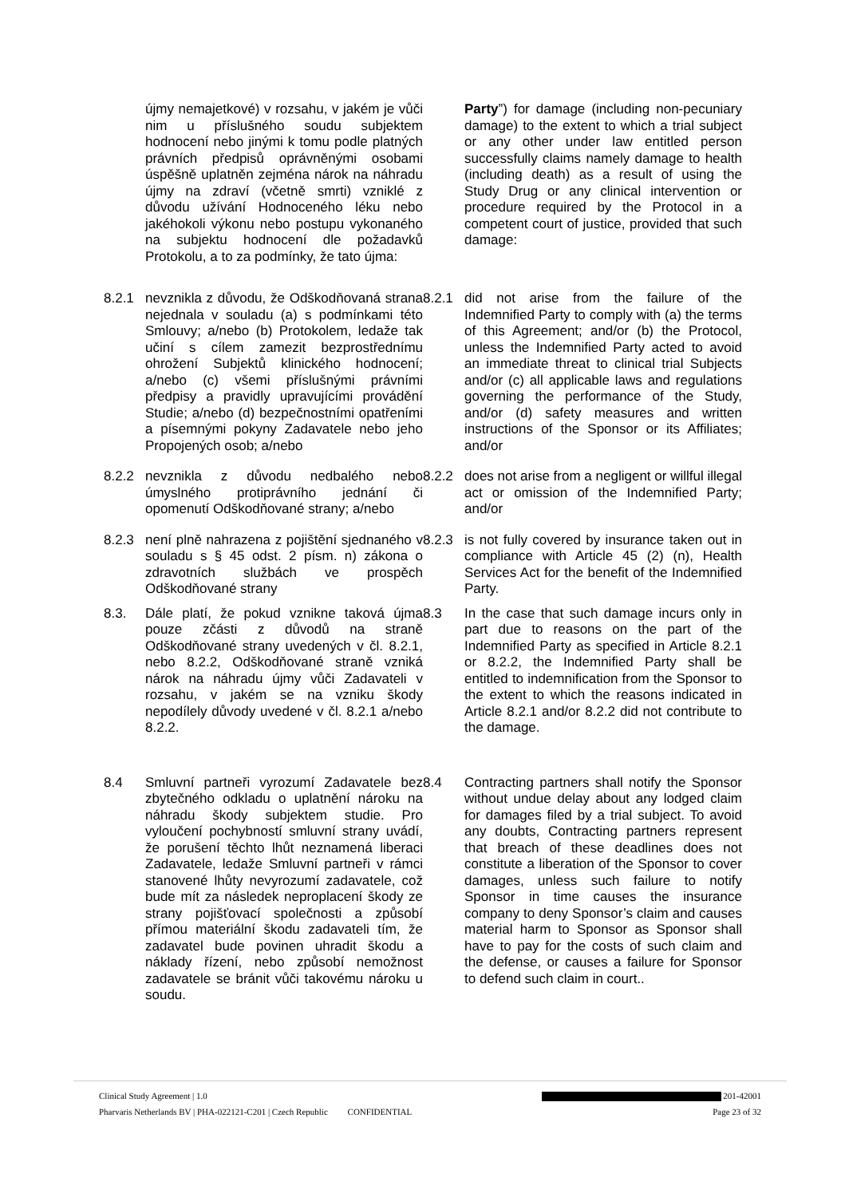újmy nemajetkové) v rozsahu, v jakém je vůči nim u příslušného soudu subjektem hodnocení nebo jinými k tomu podle platných právních předpisů oprávněnými osobami úspěšně uplatněn zejména nárok na náhradu újmy na zdraví (včetně smrti) vzniklé z důvodu užívání Hodnoceného léku nebo jakéhokoli výkonu nebo postupu vykonaného na subjektu hodnocení dle požadavků Protokolu, a to za podmínky, že tato újma:
Party”) for damage (including non-pecuniary damage) to the extent to which a trial subject or any other under law entitled person successfully claims namely damage to health (including death) as a result of using the Study Drug or any clinical intervention or procedure required by the Protocol in a competent court of justice, provided that such damage:
8.2.1 nevznikla z důvodu, že Odškodňovaná strana nejednala v souladu (a) s podmínkami této Smlouvy; a/nebo (b) Protokolem, ledaže tak učiní s cílem zamezit bezprostřednímu ohrožení Subjektů klinického hodnocení; a/nebo (c) všemi příslušnými právními předpisy a pravidly upravujícími provádění Studie; a/nebo (d) bezpečnostními opatřeními a písemnými pokyny Zadavatele nebo jeho Propojených osob; a/nebo
8.2.1 did not arise from the failure of the Indemnified Party to comply with (a) the terms of this Agreement; and/or (b) the Protocol, unless the Indemnified Party acted to avoid an immediate threat to clinical trial Subjects and/or (c) all applicable laws and regulations governing the performance of the Study, and/or (d) safety measures and written instructions of the Sponsor or its Affiliates; and/or
8.2.2 nevznikla z důvodu nedbalého nebo úmyslného protiprávního jednání či opomenutí Odškodňované strany; a/nebo
8.2.2 does not arise from a negligent or willful illegal act or omission of the Indemnified Party; and/or
8.2.3 není plně nahrazena z pojištění sjednaného v souladu s § 45 odst. 2 písm. n) zákona o zdravotních službách ve prospěch Odškodňované strany
8.2.3 is not fully covered by insurance taken out in compliance with Article 45 (2) (n), Health Services Act for the benefit of the Indemnified Party.
8.3. Dále platí, že pokud vznikne taková újma pouze zčásti z důvodů na straně Odškodňované strany uvedených v čl. 8.2.1, nebo 8.2.2, Odškodňované straně vzniká nárok na náhradu újmy vůči Zadavateli v rozsahu, v jakém se na vzniku škody nepodílely důvody uvedené v čl. 8.2.1 a/nebo 8.2.2.
8.3 In the case that such damage incurs only in part due to reasons on the part of the Indemnified Party as specified in Article 8.2.1 or 8.2.2, the Indemnified Party shall be entitled to indemnification from the Sponsor to the extent to which the reasons indicated in Article 8.2.1 and/or 8.2.2 did not contribute to the damage.
8.4 Smluvní partneři vyrozumí Zadavatele bez zbytečného odkladu o uplatnění nároku na náhradu škody subjektem studie. Pro vyloučení pochybností smluvní strany uvádí, že porušení těchto lhůt neznamená liberaci Zadavatele, ledaže Smluvní partneři v rámci stanovené lhůty nevyrozumí zadavatele, což bude mít za následek neproplacení škody ze strany pojišťovací společnosti a způsobí přímou materiální škodu zadavateli tím, že zadavatel bude povinen uhradit škodu a náklady řízení, nebo způsobí nemožnost zadavatele se bránit vůči takovému nároku u soudu.
8.4 Contracting partners shall notify the Sponsor without undue delay about any lodged claim for damages filed by a trial subject. To avoid any doubts, Contracting partners represent that breach of these deadlines does not constitute a liberation of the Sponsor to cover damages, unless such failure to notify Sponsor in time causes the insurance company to deny Sponsor’s claim and causes material harm to Sponsor as Sponsor shall have to pay for the costs of such claim and the defense, or causes a failure for Sponsor to defend such claim in court..
Clinical Study Agreement | 1.0 201-42001
Pharvaris Netherlands BV | PHA-022121-C201 | Czech Republic CONFIDENTIAL Page 23 of 32